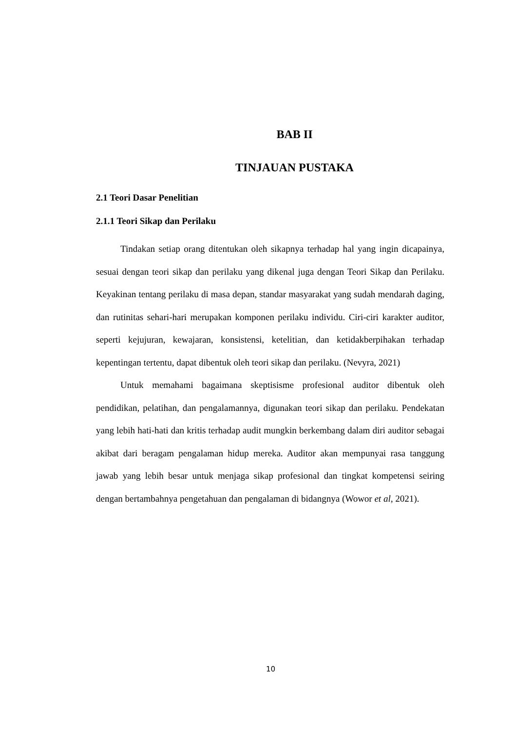BAB II
TINJAUAN PUSTAKA
2.1 Teori Dasar Penelitian
2.1.1 Teori Sikap dan Perilaku
Tindakan setiap orang ditentukan oleh sikapnya terhadap hal yang ingin dicapainya, sesuai dengan teori sikap dan perilaku yang dikenal juga dengan Teori Sikap dan Perilaku. Keyakinan tentang perilaku di masa depan, standar masyarakat yang sudah mendarah daging, dan rutinitas sehari-hari merupakan komponen perilaku individu. Ciri-ciri karakter auditor, seperti kejujuran, kewajaran, konsistensi, ketelitian, dan ketidakberpihakan terhadap kepentingan tertentu, dapat dibentuk oleh teori sikap dan perilaku. (Nevyra, 2021)
Untuk memahami bagaimana skeptisisme profesional auditor dibentuk oleh pendidikan, pelatihan, dan pengalamannya, digunakan teori sikap dan perilaku. Pendekatan yang lebih hati-hati dan kritis terhadap audit mungkin berkembang dalam diri auditor sebagai akibat dari beragam pengalaman hidup mereka. Auditor akan mempunyai rasa tanggung jawab yang lebih besar untuk menjaga sikap profesional dan tingkat kompetensi seiring dengan bertambahnya pengetahuan dan pengalaman di bidangnya (Wowor et al, 2021).
10